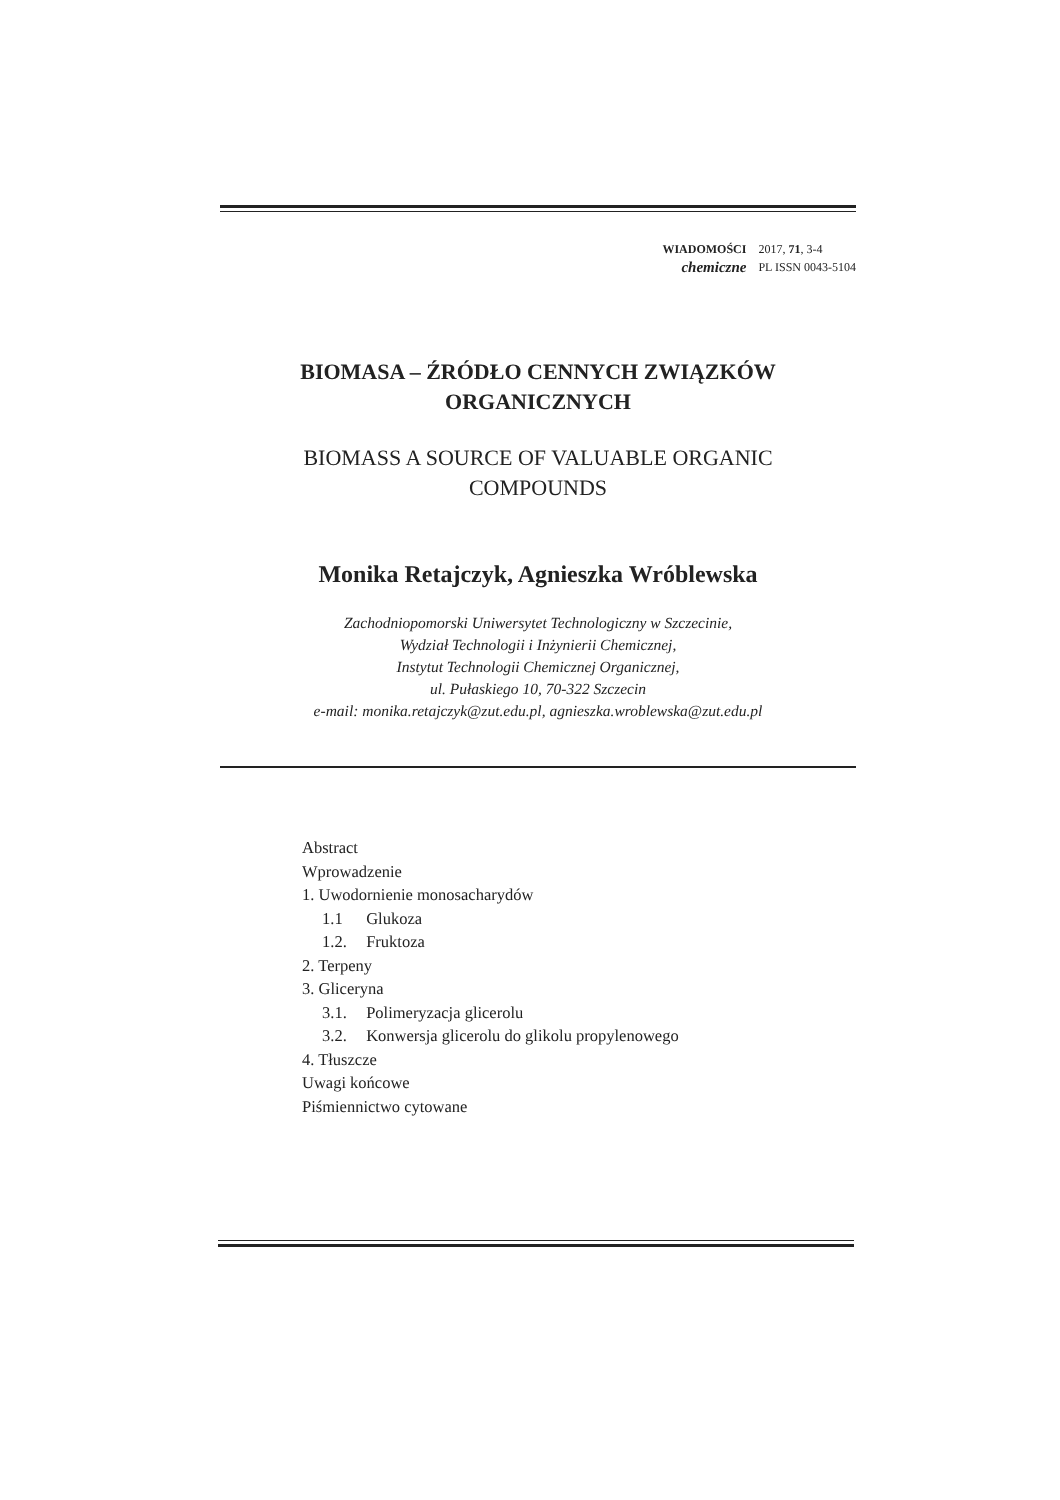WIADOMOŚCI
chemiczne
2017, 71, 3-4
PL ISSN 0043-5104
BIOMASA – ŹRÓDŁO CENNYCH ZWIĄZKÓW ORGANICZNYCH
BIOMASS A SOURCE OF VALUABLE ORGANIC COMPOUNDS
Monika Retajczyk, Agnieszka Wróblewska
Zachodniopomorski Uniwersytet Technologiczny w Szczecinie,
Wydział Technologii i Inżynierii Chemicznej,
Instytut Technologii Chemicznej Organicznej,
ul. Pułaskiego 10, 70-322 Szczecin
e-mail: monika.retajczyk@zut.edu.pl, agnieszka.wroblewska@zut.edu.pl
Abstract
Wprowadzenie
1. Uwodornienie monosacharydów
1.1 Glukoza
1.2. Fruktoza
2. Terpeny
3. Gliceryna
3.1. Polimeryzacja glicerolu
3.2. Konwersja glicerolu do glikolu propylenowego
4. Tłuszcze
Uwagi końcowe
Piśmiennictwo cytowane